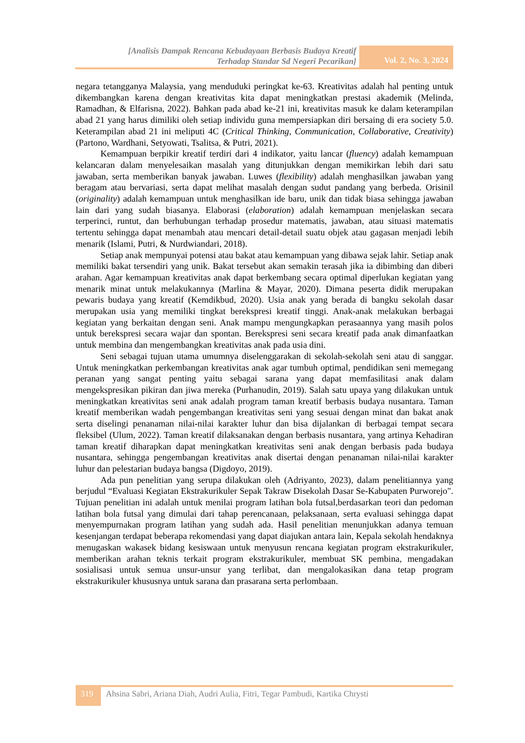[Analisis Dampak Rencana Kebudayaan Berbasis Budaya Kreatif
Terhadap Standar Sd Negeri Pecarikan]
Vol. 2, No. 3, 2024
negara tetangganya Malaysia, yang menduduki peringkat ke-63. Kreativitas adalah hal penting untuk dikembangkan karena dengan kreativitas kita dapat meningkatkan prestasi akademik (Melinda, Ramadhan, & Elfarisna, 2022). Bahkan pada abad ke-21 ini, kreativitas masuk ke dalam keterampilan abad 21 yang harus dimiliki oleh setiap individu guna mempersiapkan diri bersaing di era society 5.0. Keterampilan abad 21 ini meliputi 4C (Critical Thinking, Communication, Collaborative, Creativity) (Partono, Wardhani, Setyowati, Tsalitsa, & Putri, 2021).
Kemampuan berpikir kreatif terdiri dari 4 indikator, yaitu lancar (fluency) adalah kemampuan kelancaran dalam menyelesaikan masalah yang ditunjukkan dengan memikirkan lebih dari satu jawaban, serta memberikan banyak jawaban. Luwes (flexibility) adalah menghasilkan jawaban yang beragam atau bervariasi, serta dapat melihat masalah dengan sudut pandang yang berbeda. Orisinil (originality) adalah kemampuan untuk menghasilkan ide baru, unik dan tidak biasa sehingga jawaban lain dari yang sudah biasanya. Elaborasi (elaboration) adalah kemampuan menjelaskan secara terperinci, runtut, dan berhubungan terhadap prosedur matematis, jawaban, atau situasi matematis tertentu sehingga dapat menambah atau mencari detail-detail suatu objek atau gagasan menjadi lebih menarik (Islami, Putri, & Nurdwiandari, 2018).
Setiap anak mempunyai potensi atau bakat atau kemampuan yang dibawa sejak lahir. Setiap anak memiliki bakat tersendiri yang unik. Bakat tersebut akan semakin terasah jika ia dibimbing dan diberi arahan. Agar kemampuan kreativitas anak dapat berkembang secara optimal diperlukan kegiatan yang menarik minat untuk melakukannya (Marlina & Mayar, 2020). Dimana peserta didik merupakan pewaris budaya yang kreatif (Kemdikbud, 2020). Usia anak yang berada di bangku sekolah dasar merupakan usia yang memiliki tingkat berekspresi kreatif tinggi. Anak-anak melakukan berbagai kegiatan yang berkaitan dengan seni. Anak mampu mengungkapkan perasaannya yang masih polos untuk berekspresi secara wajar dan spontan. Berekspresi seni secara kreatif pada anak dimanfaatkan untuk membina dan mengembangkan kreativitas anak pada usia dini.
Seni sebagai tujuan utama umumnya diselenggarakan di sekolah-sekolah seni atau di sanggar. Untuk meningkatkan perkembangan kreativitas anak agar tumbuh optimal, pendidikan seni memegang peranan yang sangat penting yaitu sebagai sarana yang dapat memfasilitasi anak dalam mengekspresikan pikiran dan jiwa mereka (Purhanudin, 2019). Salah satu upaya yang dilakukan untuk meningkatkan kreativitas seni anak adalah program taman kreatif berbasis budaya nusantara. Taman kreatif memberikan wadah pengembangan kreativitas seni yang sesuai dengan minat dan bakat anak serta diselingi penanaman nilai-nilai karakter luhur dan bisa dijalankan di berbagai tempat secara fleksibel (Ulum, 2022). Taman kreatif dilaksanakan dengan berbasis nusantara, yang artinya Kehadiran taman kreatif diharapkan dapat meningkatkan kreativitas seni anak dengan berbasis pada budaya nusantara, sehingga pengembangan kreativitas anak disertai dengan penanaman nilai-nilai karakter luhur dan pelestarian budaya bangsa (Digdoyo, 2019).
Ada pun penelitian yang serupa dilakukan oleh (Adriyanto, 2023), dalam penelitiannya yang berjudul “Evaluasi Kegiatan Ekstrakurikuler Sepak Takraw Disekolah Dasar Se-Kabupaten Purworejo". Tujuan penelitian ini adalah untuk menilai program latihan bola futsal,berdasarkan teori dan pedoman latihan bola futsal yang dimulai dari tahap perencanaan, pelaksanaan, serta evaluasi sehingga dapat menyempurnakan program latihan yang sudah ada. Hasil penelitian menunjukkan adanya temuan kesenjangan terdapat beberapa rekomendasi yang dapat diajukan antara lain, Kepala sekolah hendaknya menugaskan wakasek bidang kesiswaan untuk menyusun rencana kegiatan program ekstrakurikuler, memberikan arahan teknis terkait program ekstrakurikuler, membuat SK pembina, mengadakan sosialisasi untuk semua unsur-unsur yang terlibat, dan mengalokasikan dana tetap program ekstrakurikuler khususnya untuk sarana dan prasarana serta perlombaan.
319
Ahsina Sabri, Ariana Diah, Audri Aulia, Fitri, Tegar Pambudi, Kartika Chrysti